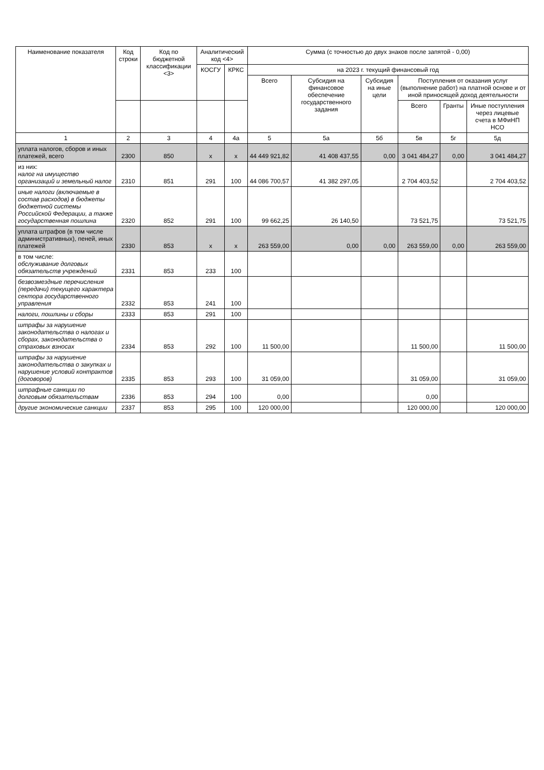| Наименование показателя | Код строки | Код по бюджетной классификации <3> | Аналитический код <4> | | Сумма (с точностью до двух знаков после запятой - 0,00) | | | | | |
| --- | --- | --- | --- | --- | --- | --- | --- | --- | --- | --- |
| | | | КОСГУ | КРКС | на 2023 г. текущий финансовый год | | | | | |
| | | | | | Всего | Субсидия на финансовое обеспечение государственного задания | Субсидия на иные цели | Поступления от оказания услуг (выполнение работ) на платной основе и от иной приносящей доход деятельности | | |
| | | | | | | | | Всего | Гранты | Иные поступления через лицевые счета в МФиНП НСО |
| 1 | 2 | 3 | 4 | 4а | 5 | 5а | 5б | 5в | 5г | 5д |
| уплата налогов, сборов и иных платежей, всего | 2300 | 850 | x | x | 44 449 921,82 | 41 408 437,55 | 0,00 | 3 041 484,27 | 0,00 | 3 041 484,27 |
| из них: налог на имущество организаций и земельный налог | 2310 | 851 | 291 | 100 | 44 086 700,57 | 41 382 297,05 | | 2 704 403,52 | | 2 704 403,52 |
| иные налоги (включаемые в состав расходов) в бюджеты бюджетной системы Российской Федерации, а также государственная пошлина | 2320 | 852 | 291 | 100 | 99 662,25 | 26 140,50 | | 73 521,75 | | 73 521,75 |
| уплата штрафов (в том числе административных), пеней, иных платежей | 2330 | 853 | x | x | 263 559,00 | 0,00 | 0,00 | 263 559,00 | 0,00 | 263 559,00 |
| в том числе: обслуживание долговых обязательств учреждений | 2331 | 853 | 233 | 100 | | | | | | |
| безвозмездные перечисления (передачи) текущего характера сектора государственного управления | 2332 | 853 | 241 | 100 | | | | | | |
| налоги, пошлины и сборы | 2333 | 853 | 291 | 100 | | | | | | |
| штрафы за нарушение законодательства о налогах и сборах, законодательства о страховых взносах | 2334 | 853 | 292 | 100 | 11 500,00 | | | 11 500,00 | | 11 500,00 |
| штрафы за нарушение законодательства о закупках и нарушение условий контрактов (договоров) | 2335 | 853 | 293 | 100 | 31 059,00 | | | 31 059,00 | | 31 059,00 |
| штрафные санкции по долговым обязательствам | 2336 | 853 | 294 | 100 | 0,00 | | | 0,00 | | |
| другие экономические санкции | 2337 | 853 | 295 | 100 | 120 000,00 | | | 120 000,00 | | 120 000,00 |